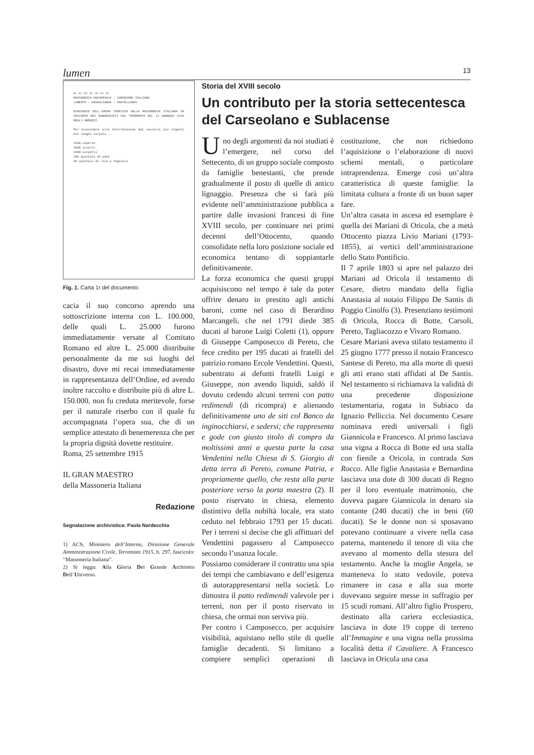lumen 13
A∴ G∴ D∴ G∴ A∴ D∴ U∴
MASSONERIA UNIVERSALE — COMUNIONE ITALIANA
LIBERTÀ — UGUAGLIANZA — FRATELLANZA
RIASSUNTO DELL'OPERA COMPIUTA DALLA MASSONERIA ITALIANA IN SOCCORSO DEI DANNEGGIATI DAL TERREMOTO DEL 13 GENNAIO 1915 NEGLI ABRUZZI.
Per provvedere alla distribuzione dei soccorsi più urgenti nei luoghi colpiti...
2200 coperte
1600 scialli
3400 corpetti
100 quintali di pane
20 quintali di riso e fagiuoli
Fig. 1. Carta 1r del documento
cacia il suo concorso aprendo una sottoscrizione interna con L. 100.000, delle quali L. 25.000 furono immediatamente versate al Comitato Romano ed altre L. 25.000 distribuite personalmente da me sui luoghi del disastro, dove mi recai immediatamente in rappresentanza dell’Ordine, ed avendo inoltre raccolto e distribuite più di altre L. 150.000, non fu creduta meritevole, forse per il naturale riserbo con il quale fu accompagnata l’opera sua, che di un semplice attestato di benemerenza che per la propria dignità dovette restituire.
Roma, 25 settembre 1915
IL GRAN MAESTRO
della Massoneria Italiana
Redazione
Segnalazione archivistica: Paola Nardecchia
1) ACS, Ministero dell’Interno, Direzione Generale Amministrazione Civile, Terremoto 1915, b. 297, fascicolo: “Massoneria Italiana”.
2) Si legga: Alla Gloria Del Grande Architetto Dell’Universo.
Storia del XVIII secolo
Un contributo per la storia settecentesca del Carseolano e Sublacense
Uno degli argomenti da noi studiati è l’emergere, nel corso del Settecento, di un gruppo sociale composto da famiglie benestanti, che prende gradualmente il posto di quelle di antico lignaggio. Presenza che si farà più evidente nell’amministrazione pubblica a partire dalle invasioni francesi di fine XVIII secolo, per continuare nei primi decenni dell’Ottocento, quando consolidate nella loro posizione sociale ed economica tentano di soppiantarle definitivamente.
La forza economica che questi gruppi acquisiscono nel tempo è tale da poter offrire denaro in prestito agli antichi baroni, come nel caso di Berardino Marcangeli, che nel 1791 diede 385 ducati al barone Luigi Coletti (1), oppure di Giuseppe Camposecco di Pereto, che fece credito per 195 ducati ai fratelli del patrizio romano Ercole Vendettini. Questi, subentrato ai defunti fratelli Luigi e Giuseppe, non avendo liquidi, saldò il dovuto cedendo alcuni terreni con patto redimendi (di ricompra) e alienando definitivamente uno de siti col Banco da inginocchiarsi, e sedersi; che rappresenta e gode con giusto titolo di compra da moltissimi anni a questa parte la casa Vendettini nella Chiesa di S. Giorgio di detta terra di Pereto, comune Patria, e propriamente quello, che resta alla parte posteriore verso la porta maestra (2). Il posto riservato in chiesa, elemento distintivo della nobiltà locale, era stato ceduto nel febbraio 1793 per 15 ducati. Per i terreni si decise che gli affittuari del Vendettini pagassero al Camposecco secondo l’usanza locale.
Possiamo considerare il contratto una spia dei tempi che cambiavano e dell’esigenza di autorappresentarsi nella società. Lo dimostra il patto redimendi valevole per i terreni, non per il posto riservato in chiesa, che ormai non serviva più.
Per contro i Camposecco, per acquisire visibilità, aquistano nello stile di quelle famiglie decadenti. Si limitano a compiere semplici operazioni di costituzione, che non richiedono l’aquisizione o l’elaborazione di nuovi schemi mentali, o particolare intraprendenza. Emerge così un’altra caratteristica di queste famiglie: la limitata cultura a fronte di un buon saper fare.
Un’altra casata in ascesa ed esemplare è quella dei Mariani di Oricola, che a metà Ottocento piazza Livio Mariani (1793-1855), ai vertici dell’amministrazione dello Stato Pontificio.
Il 7 aprile 1803 si apre nel palazzo dei Mariani ad Oricola il testamento di Cesare, dietro mandato della figlia Anastasia al notaio Filippo De Santis di Poggio Cinolfo (3). Presenziano testimoni di Oricola, Rocca di Botte, Carsoli, Pereto, Tagliacozzo e Vivaro Romano.
Cesare Mariani aveva stilato testamento il 25 giugno 1777 presso il notaio Francesco Santese di Pereto, ma alla morte di questi gli atti erano stati affidati al De Santis. Nel testamento si richiamava la validità di una precedente disposizione testamentaria, rogata in Subiaco da Ignazio Pelliccia. Nel documento Cesare nominava eredi universali i figli Giannicola e Francesco. Al primo lasciava una vigna a Rocca di Botte ed una stalla con fienile a Oricola, in contrada San Rocco. Alle figlie Anastasia e Bernardina lasciava una dote di 300 ducati di Regno per il loro eventuale matrimonio, che doveva pagare Giannicola in denaro sia contante (240 ducati) che in beni (60 ducati). Se le donne non si sposavano potevano continuare a vivere nella casa paterna, mantenedo il tenore di vita che avevano al momento della stesura del testamento. Anche la moglie Angela, se manteneva lo stato vedovile, poteva rimanere in casa e alla sua morte dovevano seguire messe in suffragio per 15 scudi romani. All’altro figlio Prospero, destinato alla cariera ecclesiastica, lasciava in dote 19 coppe di terreno all’Immagine e una vigna nella prossima località detta il Cavaliere. A Francesco lasciava in Oricola una casa